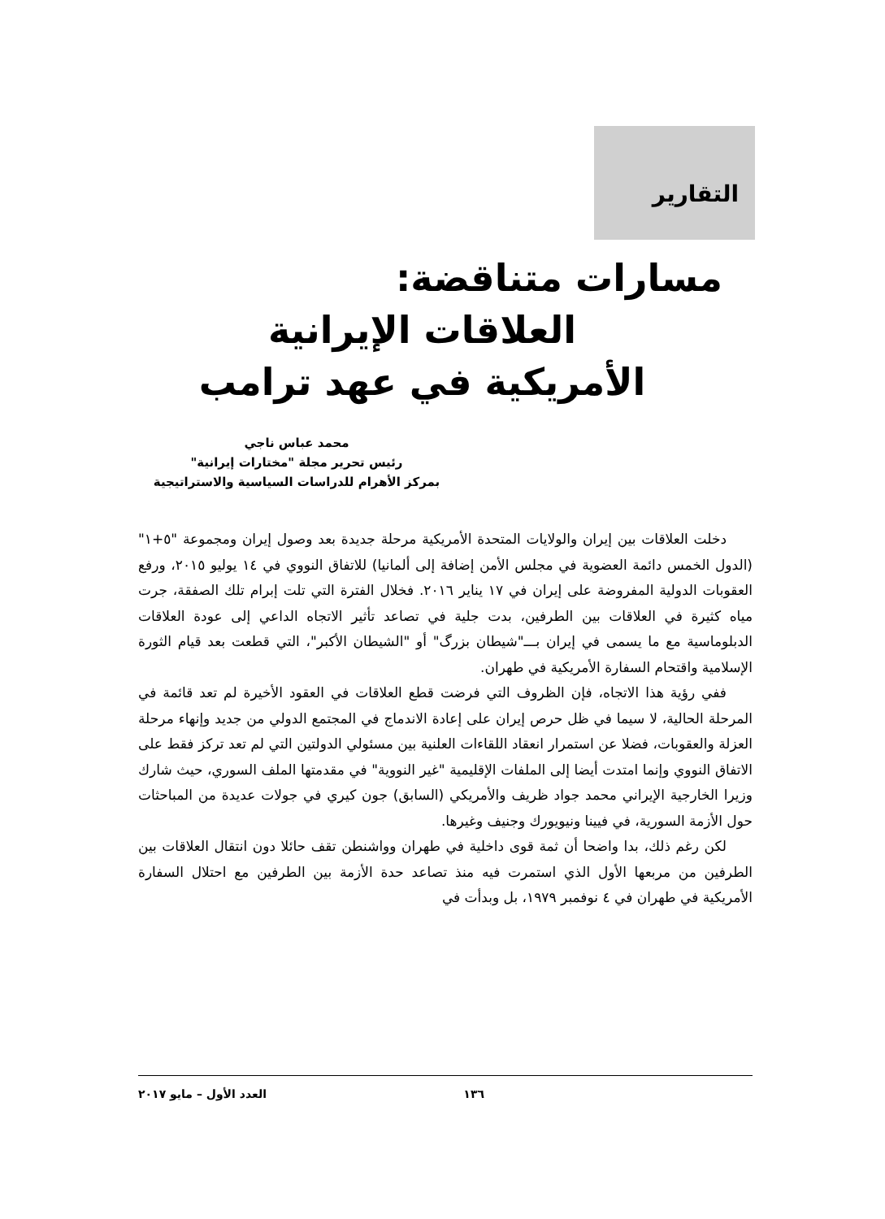التقارير
مسارات متناقضة:
العلاقات الإيرانية
الأمريكية في عهد ترامب
محمد عباس ناجي
رئيس تحرير مجلة "مختارات إيرانية"
بمركز الأهرام للدراسات السياسية والاستراتيجية
دخلت العلاقات بين إيران والولايات المتحدة الأمريكية مرحلة جديدة بعد وصول إيران ومجموعة "٥+١" (الدول الخمس دائمة العضوية في مجلس الأمن إضافة إلى ألمانيا) للاتفاق النووي في ١٤ يوليو ٢٠١٥، ورفع العقوبات الدولية المفروضة على إيران في ١٧ يناير ٢٠١٦. فخلال الفترة التي تلت إبرام تلك الصفقة، جرت مياه كثيرة في العلاقات بين الطرفين، بدت جلية في تصاعد تأثير الاتجاه الداعي إلى عودة العلاقات الدبلوماسية مع ما يسمى في إيران بـــ"شيطان بزرگ" أو "الشيطان الأكبر"، التي قطعت بعد قيام الثورة الإسلامية واقتحام السفارة الأمريكية في طهران.
ففي رؤية هذا الاتجاه، فإن الظروف التي فرضت قطع العلاقات في العقود الأخيرة لم تعد قائمة في المرحلة الحالية، لا سيما في ظل حرص إيران على إعادة الاندماج في المجتمع الدولي من جديد وإنهاء مرحلة العزلة والعقوبات، فضلا عن استمرار انعقاد اللقاءات العلنية بين مسئولي الدولتين التي لم تعد تركز فقط على الاتفاق النووي وإنما امتدت أيضا إلى الملفات الإقليمية "غير النووية" في مقدمتها الملف السوري، حيث شارك وزيرا الخارجية الإيراني محمد جواد ظريف والأمريكي (السابق) جون كيري في جولات عديدة من المباحثات حول الأزمة السورية، في فيينا ونيويورك وجنيف وغيرها.
لكن رغم ذلك، بدا واضحا أن ثمة قوى داخلية في طهران وواشنطن تقف حائلا دون انتقال العلاقات بين الطرفين من مربعها الأول الذي استمرت فيه منذ تصاعد حدة الأزمة بين الطرفين مع احتلال السفارة الأمريكية في طهران في ٤ نوفمبر ١٩٧٩، بل وبدأت في
١٣٦ العدد الأول – مايو ٢٠١٧